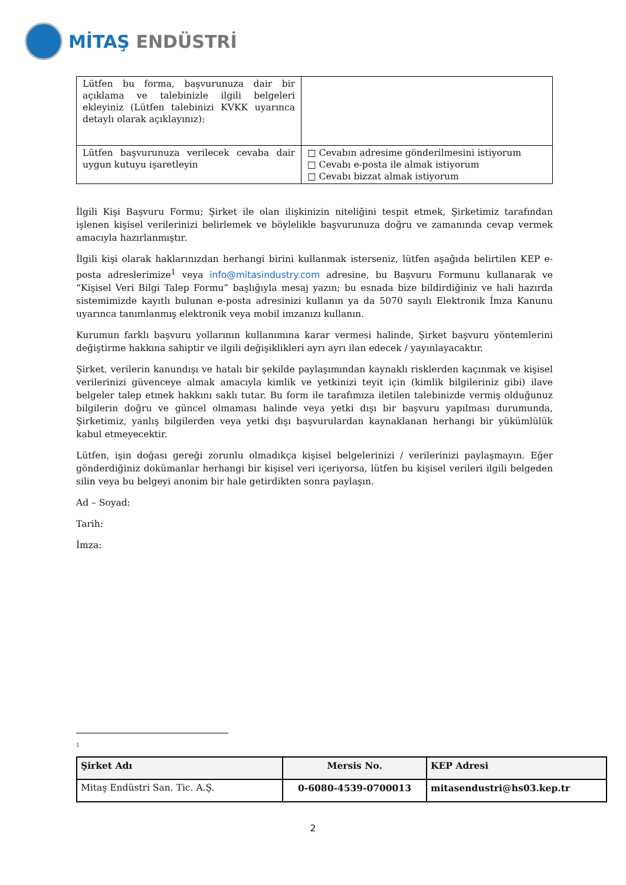MİTAŞ ENDÜSTRİ
| Lütfen bu forma, başvurunuza dair bir açıklama ve talebinizle ilgili belgeleri ekleyiniz (Lütfen talebinizi KVKK uyarınca detaylı olarak açıklayınız): | |
| Lütfen başvurunuza verilecek cevaba dair uygun kutuyu işaretleyin | □ Cevabın adresime gönderilmesini istiyorum □ Cevabı e-posta ile almak istiyorum □ Cevabı bizzat almak istiyorum |
İlgili Kişi Başvuru Formu; Şirket ile olan ilişkinizin niteliğini tespit etmek, Şirketimiz tarafından işlenen kişisel verilerinizi belirlemek ve böylelikle başvurunuza doğru ve zamanında cevap vermek amacıyla hazırlanmıştır.
İlgili kişi olarak haklarınızdan herhangi birini kullanmak isterseniz, lütfen aşağıda belirtilen KEP e-posta adreslerimize<sup>1</sup> veya info@mitasindustry.com adresine, bu Başvuru Formunu kullanarak ve “Kişisel Veri Bilgi Talep Formu” başlığıyla mesaj yazın; bu esnada bize bildirdiğiniz ve hali hazırda sistemimizde kayıtlı bulunan e-posta adresinizi kullanın ya da 5070 sayılı Elektronik İmza Kanunu uyarınca tanımlanmış elektronik veya mobil imzanızı kullanın.
Kurumun farklı başvuru yollarının kullanımına karar vermesi halinde, Şirket başvuru yöntemlerini değiştirme hakkına sahiptir ve ilgili değişiklikleri ayrı ayrı ilan edecek / yayınlayacaktır.
Şirket, verilerin kanundışı ve hatalı bir şekilde paylaşımından kaynaklı risklerden kaçınmak ve kişisel verilerinizi güvenceye almak amacıyla kimlik ve yetkinizi teyit için (kimlik bilgileriniz gibi) ilave belgeler talep etmek hakkını saklı tutar. Bu form ile tarafımıza iletilen talebinizde vermiş olduğunuz bilgilerin doğru ve güncel olmaması halinde veya yetki dışı bir başvuru yapılması durumunda, Şirketimiz, yanlış bilgilerden veya yetki dışı başvurulardan kaynaklanan herhangi bir yükümlülük kabul etmeyecektir.
Lütfen, işin doğası gereği zorunlu olmadıkça kişisel belgelerinizi / verilerinizi paylaşmayın. Eğer gönderdiğiniz dokümanlar herhangi bir kişisel veri içeriyorsa, lütfen bu kişisel verileri ilgili belgeden silin veya bu belgeyi anonim bir hale getirdikten sonra paylaşın.
Ad – Soyad:
Tarih:
İmza:
<sup>1</sup>
| Şirket Adı | Mersis No. | KEP Adresi |
| --- | --- | --- |
| Mitaş Endüstri San. Tic. A.Ş. | 0-6080-4539-0700013 | mitasendustri@hs03.kep.tr |
2